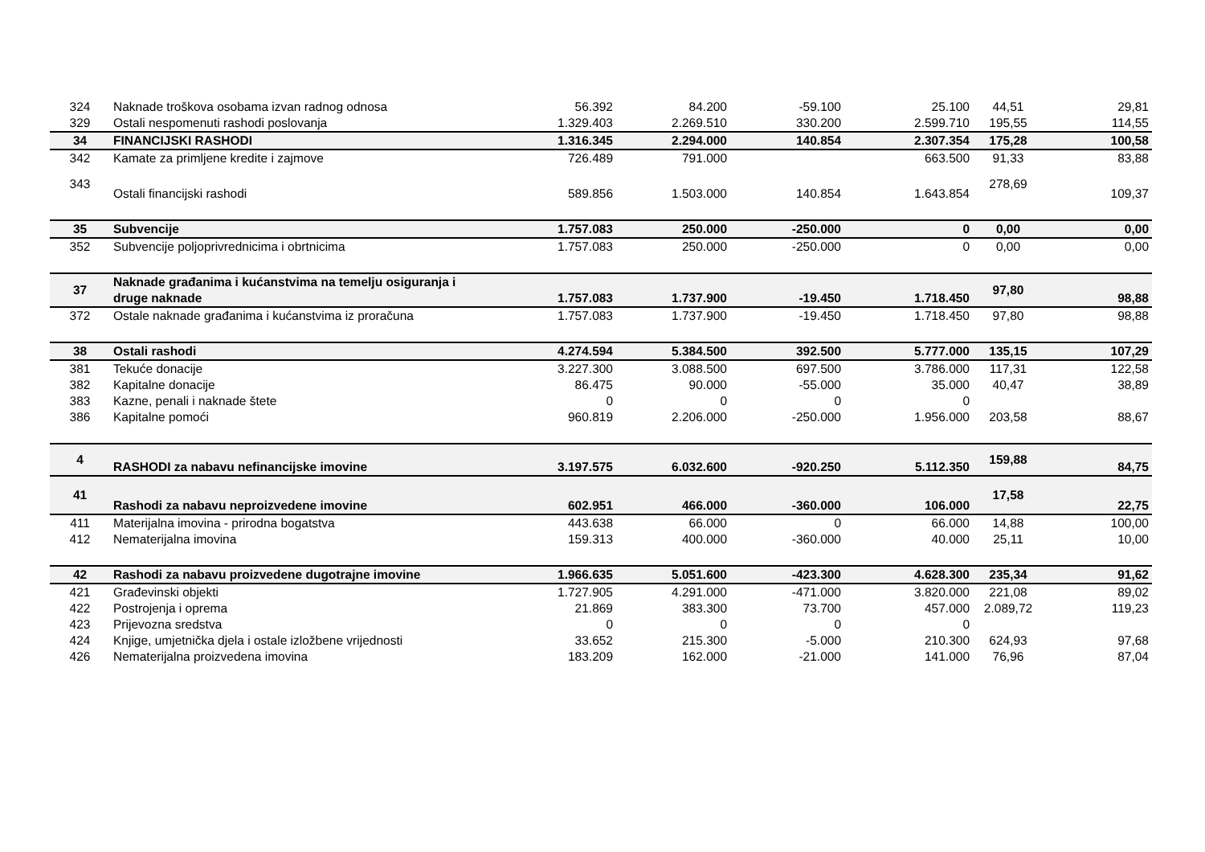| 324 | Naknade troškova osobama izvan radnog odnosa | 56.392 | 84.200 | -59.100 | 25.100 | 44,51 | 29,81 |
| 329 | Ostali nespomenuti rashodi poslovanja | 1.329.403 | 2.269.510 | 330.200 | 2.599.710 | 195,55 | 114,55 |
| 34 | FINANCIJSKI RASHODI | 1.316.345 | 2.294.000 | 140.854 | 2.307.354 | 175,28 | 100,58 |
| 342 | Kamate za primljene kredite i zajmove | 726.489 | 791.000 | | 663.500 | 91,33 | 83,88 |
| 343 | Ostali financijski rashodi | 589.856 | 1.503.000 | 140.854 | 1.643.854 | 278,69 | 109,37 |
| 35 | Subvencije | 1.757.083 | 250.000 | -250.000 | 0 | 0,00 | 0,00 |
| 352 | Subvencije poljoprivrednicima i obrtnicima | 1.757.083 | 250.000 | -250.000 | 0 | 0,00 | 0,00 |
| 37 | Naknade građanima i kućanstvima na temelju osiguranja i druge naknade | 1.757.083 | 1.737.900 | -19.450 | 1.718.450 | 97,80 | 98,88 |
| 372 | Ostale naknade građanima i kućanstvima iz proračuna | 1.757.083 | 1.737.900 | -19.450 | 1.718.450 | 97,80 | 98,88 |
| 38 | Ostali rashodi | 4.274.594 | 5.384.500 | 392.500 | 5.777.000 | 135,15 | 107,29 |
| 381 | Tekuće donacije | 3.227.300 | 3.088.500 | 697.500 | 3.786.000 | 117,31 | 122,58 |
| 382 | Kapitalne donacije | 86.475 | 90.000 | -55.000 | 35.000 | 40,47 | 38,89 |
| 383 | Kazne, penali i naknade štete | 0 | 0 | 0 | 0 | | |
| 386 | Kapitalne pomoći | 960.819 | 2.206.000 | -250.000 | 1.956.000 | 203,58 | 88,67 |
| 4 | RASHODI za nabavu nefinancijske imovine | 3.197.575 | 6.032.600 | -920.250 | 5.112.350 | 159,88 | 84,75 |
| 41 | Rashodi za nabavu neproizvedene imovine | 602.951 | 466.000 | -360.000 | 106.000 | 17,58 | 22,75 |
| 411 | Materijalna imovina - prirodna bogatstva | 443.638 | 66.000 | 0 | 66.000 | 14,88 | 100,00 |
| 412 | Nematerijalna imovina | 159.313 | 400.000 | -360.000 | 40.000 | 25,11 | 10,00 |
| 42 | Rashodi za nabavu proizvedene dugotrajne imovine | 1.966.635 | 5.051.600 | -423.300 | 4.628.300 | 235,34 | 91,62 |
| 421 | Građevinski objekti | 1.727.905 | 4.291.000 | -471.000 | 3.820.000 | 221,08 | 89,02 |
| 422 | Postrojenja i oprema | 21.869 | 383.300 | 73.700 | 457.000 | 2.089,72 | 119,23 |
| 423 | Prijevozna sredstva | 0 | 0 | 0 | 0 | | |
| 424 | Knjige, umjetnička djela i ostale izložbene vrijednosti | 33.652 | 215.300 | -5.000 | 210.300 | 624,93 | 97,68 |
| 426 | Nematerijalna proizvedena imovina | 183.209 | 162.000 | -21.000 | 141.000 | 76,96 | 87,04 |